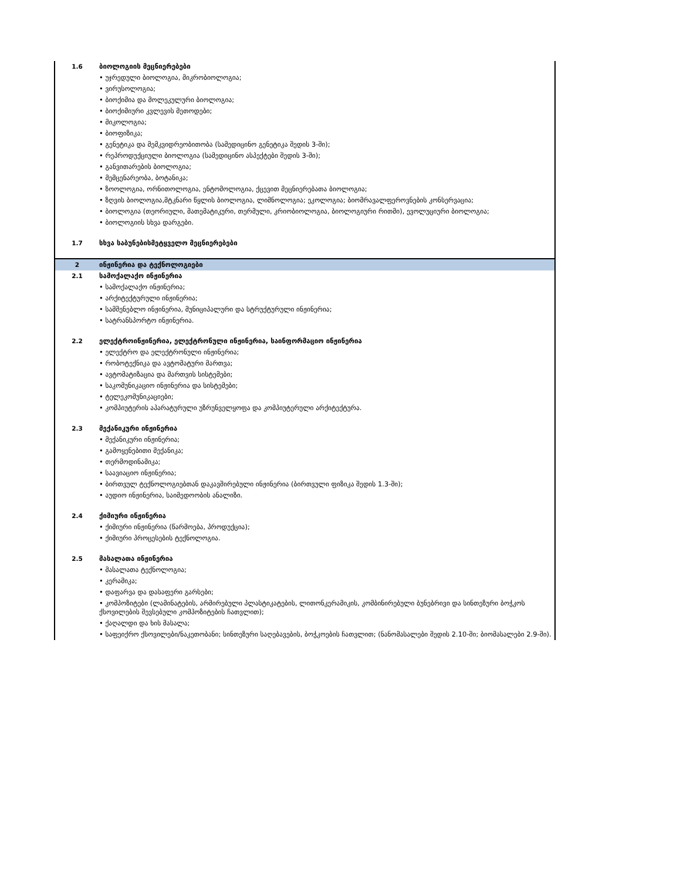| 1.6 | ბიოლოგიის მეცნიერებები |
| | • უჯრედული ბიოლოგია, მიკრობიოლოგია; |
| | • ვირუსოლოგია; |
| | • ბიოქიმია და მოლეკულური ბიოლოგია; |
| | • ბიოქიმიური კვლევის მეთოდები; |
| | • მიკოლოგია; |
| | • ბიოფიზიკა; |
| | • გენეტიკა და მემკვიდრეობითობა (სამედიცინო გენეტიკა შედის 3-ში); |
| | • რეპროდუქციული ბიოლოგია (სამედიცინო ასპექტები შედის 3-ში); |
| | • განვითარების ბიოლოგია; |
| | • მემცენარეობა, ბოტანიკა; |
| | • ზოოლოგია, ორნითოლოგია, ენტომოლოგია, ქცევით მეცნიერებათა ბიოლოგია; |
| | • ზღვის ბიოლოგია,მტკნარი წყლის ბიოლოგია, ლიმნოლოგია; ეკოლოგია; ბიომრავალფეროვნების კონსერვაცია; |
| | • ბიოლოგია (თეორიული, მათემატიკური, თერმული, კრიობიოლოგია, ბიოლოგიური რითმი), ევოლუციური ბიოლოგია; |
| | • ბიოლოგიის სხვა დარგები. |
| 1.7 | სხვა საბუნებისმეტყველო მეცნიერებები |
| 2 | ინჟინერია და ტექნოლოგიები |
| 2.1 | სამოქალაქო ინჟინერია |
| | • სამოქალაქო ინჟინერია; |
| | • არქიტექტურული ინჟინერია; |
| | • სამშენებლო ინჟინერია, მუნიციპალური და სტრუქტურული ინჟინერია; |
| | • სატრანსპორტო ინჟინერია. |
| 2.2 | ელექტროინჟინერია, ელექტრონული ინჟინერია, საინფორმაციო ინჟინერია |
| | • ელექტრო და ელექტრონული ინჟინერია; |
| | • რობოტექნიკა და ავტომატური მართვა; |
| | • ავტომატიზაცია და მართვის სისტემები; |
| | • საკომუნიკაციო ინჟინერია და სისტემები; |
| | • ტელეკომუნიკაციები; |
| | • კომპიუტერის აპარატურული უზრუნველყოფა და კომპიუტერული არქიტექტურა. |
| 2.3 | მექანიკური ინჟინერია |
| | • მექანიკური ინჟინერია; |
| | • გამოყენებითი მექანიკა; |
| | • თერმოდინამიკა; |
| | • საავიაციო ინჟინერია; |
| | • ბირთვულ ტექნოლოგიებთან დაკავშირებული ინჟინერია (ბირთვული ფიზიკა შედის 1.3-ში); |
| | • აუდიო ინჟინერია, საიმედოობის ანალიზი. |
| 2.4 | ქიმიური ინჟინერია |
| | • ქიმიური ინჟინერია (წარმოება, პროდუქცია); |
| | • ქიმიური პროცესების ტექნოლოგია. |
| 2.5 | მასალათა ინჟინერია |
| | • მასალათა ტექნოლოგია; |
| | • კერამიკა; |
| | • დაფარვა და დასაფერი გარსები; |
| | • კომპოზიტები (ლამინატების, არმირებული პლასტიკატების, ლითონკერამიკის, კომბინირებული ბუნებრივი და სინთეზური ბოჭკოს ქსოვილების შევსებული კომპოზიტების ჩათვლით); |
| | • ქაღალდი და ხის მასალა; |
| | • საფეიქრო ქსოვილები/ნაკეთობანი; სინთეზური საღებავების, ბოჭკოების ჩათვლით; (ნანომასალები შედის 2.10-ში; ბიომასალები 2.9-ში). |